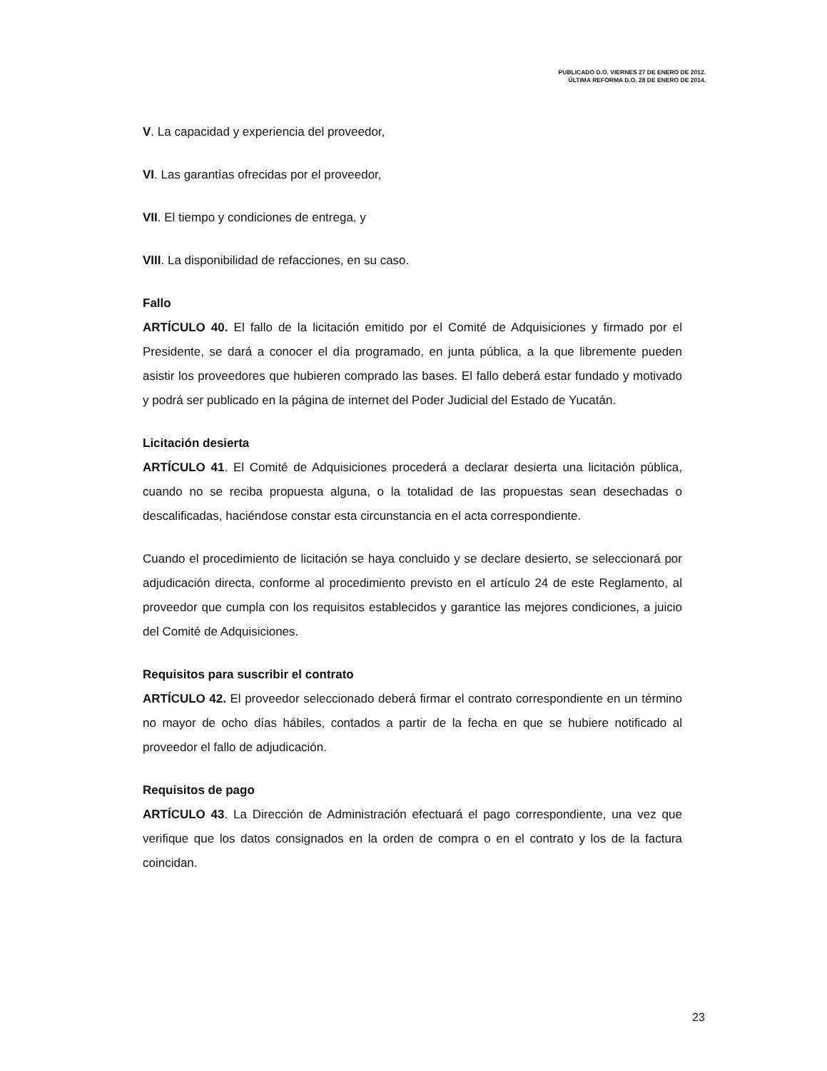PUBLICADO D.O. VIERNES 27 DE ENERO DE 2012.
ÚLTIMA REFORMA D.O. 28 DE ENERO DE 2014.
V. La capacidad y experiencia del proveedor,
VI. Las garantías ofrecidas por el proveedor,
VII. El tiempo y condiciones de entrega, y
VIII. La disponibilidad de refacciones, en su caso.
Fallo
ARTÍCULO 40. El fallo de la licitación emitido por el Comité de Adquisiciones y firmado por el Presidente, se dará a conocer el día programado, en junta pública, a la que libremente pueden asistir los proveedores que hubieren comprado las bases. El fallo deberá estar fundado y motivado y podrá ser publicado en la página de internet del Poder Judicial del Estado de Yucatán.
Licitación desierta
ARTÍCULO 41. El Comité de Adquisiciones procederá a declarar desierta una licitación pública, cuando no se reciba propuesta alguna, o la totalidad de las propuestas sean desechadas o descalificadas, haciéndose constar esta circunstancia en el acta correspondiente.
Cuando el procedimiento de licitación se haya concluido y se declare desierto, se seleccionará por adjudicación directa, conforme al procedimiento previsto en el artículo 24 de este Reglamento, al proveedor que cumpla con los requisitos establecidos y garantice las mejores condiciones, a juicio del Comité de Adquisiciones.
Requisitos para suscribir el contrato
ARTÍCULO 42. El proveedor seleccionado deberá firmar el contrato correspondiente en un término no mayor de ocho días hábiles, contados a partir de la fecha en que se hubiere notificado al proveedor el fallo de adjudicación.
Requisitos de pago
ARTÍCULO 43. La Dirección de Administración efectuará el pago correspondiente, una vez que verifique que los datos consignados en la orden de compra o en el contrato y los de la factura coincidan.
23